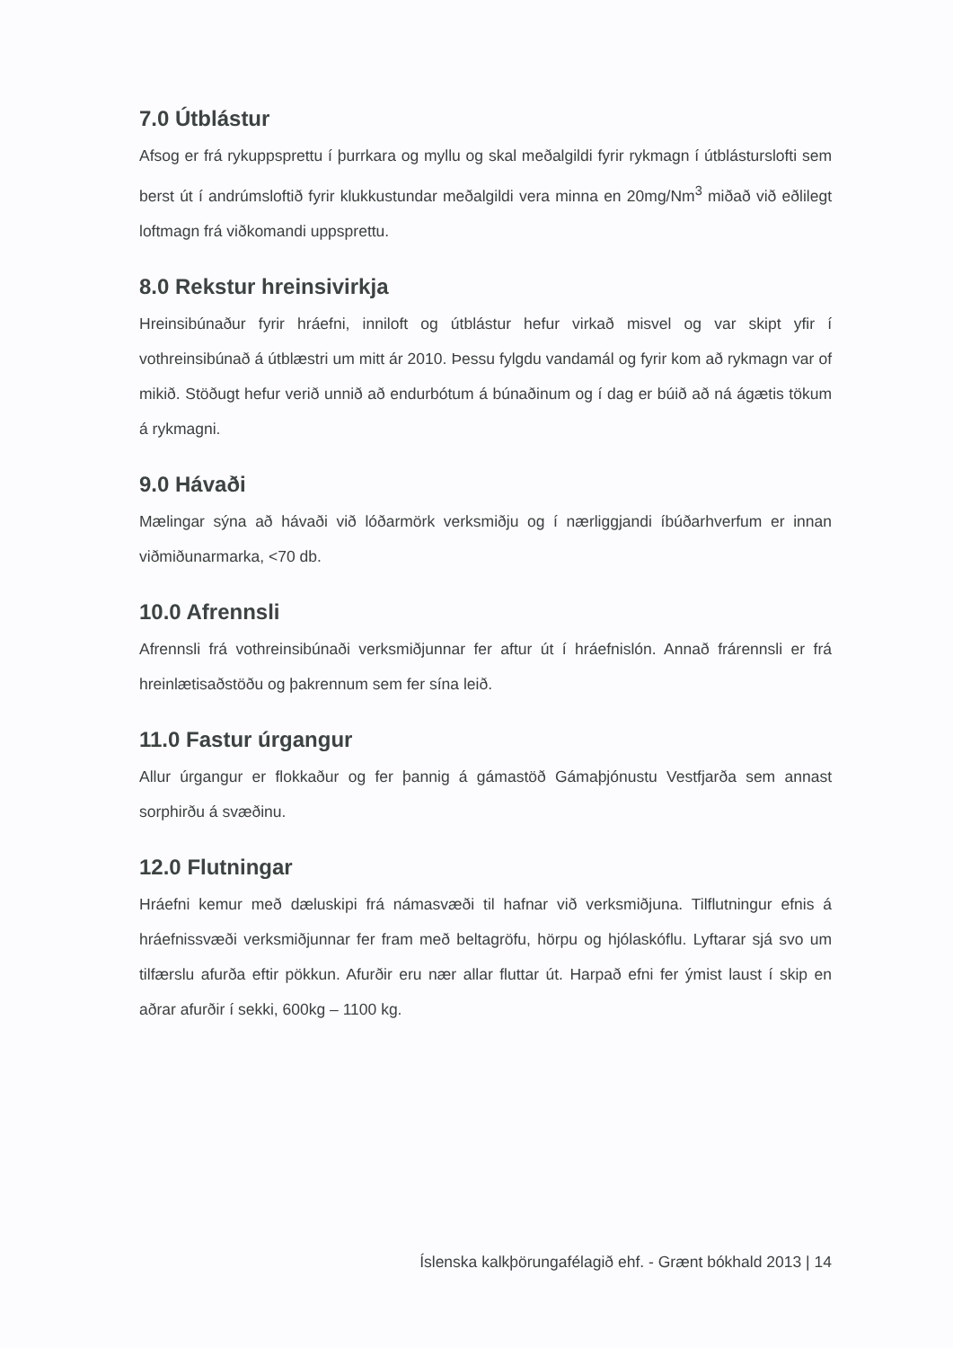7.0 Útblástur
Afsog er frá rykuppsprettu í þurrkara og myllu og skal meðalgildi fyrir rykmagn í útblásturslofti sem berst út í andrúmsloftið fyrir klukkustundar meðalgildi vera minna en 20mg/Nm<sup>3</sup> miðað við eðlilegt loftmagn frá viðkomandi uppsprettu.
8.0 Rekstur hreinsivirkja
Hreinsibúnaður fyrir hráefni, inniloft og útblástur hefur virkað misvel og var skipt yfir í vothreinsibúnað á útblæstri um mitt ár 2010. Þessu fylgdu vandamál og fyrir kom að rykmagn var of mikið. Stöðugt hefur verið unnið að endurbótum á búnaðinum og í dag er búið að ná ágætis tökum á rykmagni.
9.0 Hávaði
Mælingar sýna að hávaði við lóðarmörk verksmiðju og í nærliggjandi íbúðarhverfum er innan viðmiðunarmarka, <70 db.
10.0 Afrennsli
Afrennsli frá vothreinsibúnaði verksmiðjunnar fer aftur út í hráefnislón. Annað frárennsli er frá hreinlætisaðstöðu og þakrennum sem fer sína leið.
11.0 Fastur úrgangur
Allur úrgangur er flokkaður og fer þannig á gámastöð Gámaþjónustu Vestfjarða sem annast sorphirðu á svæðinu.
12.0 Flutningar
Hráefni kemur með dæluskipi frá námasvæði til hafnar við verksmiðjuna. Tilflutningur efnis á hráefnissvæði verksmiðjunnar fer fram með beltagröfu, hörpu og hjólaskóflu. Lyftarar sjá svo um tilfærslu afurða eftir pökkun. Afurðir eru nær allar fluttar út. Harpað efni fer ýmist laust í skip en aðrar afurðir í sekki, 600kg – 1100 kg.
Íslenska kalkþörungafélagið ehf. - Grænt bókhald 2013 | 14